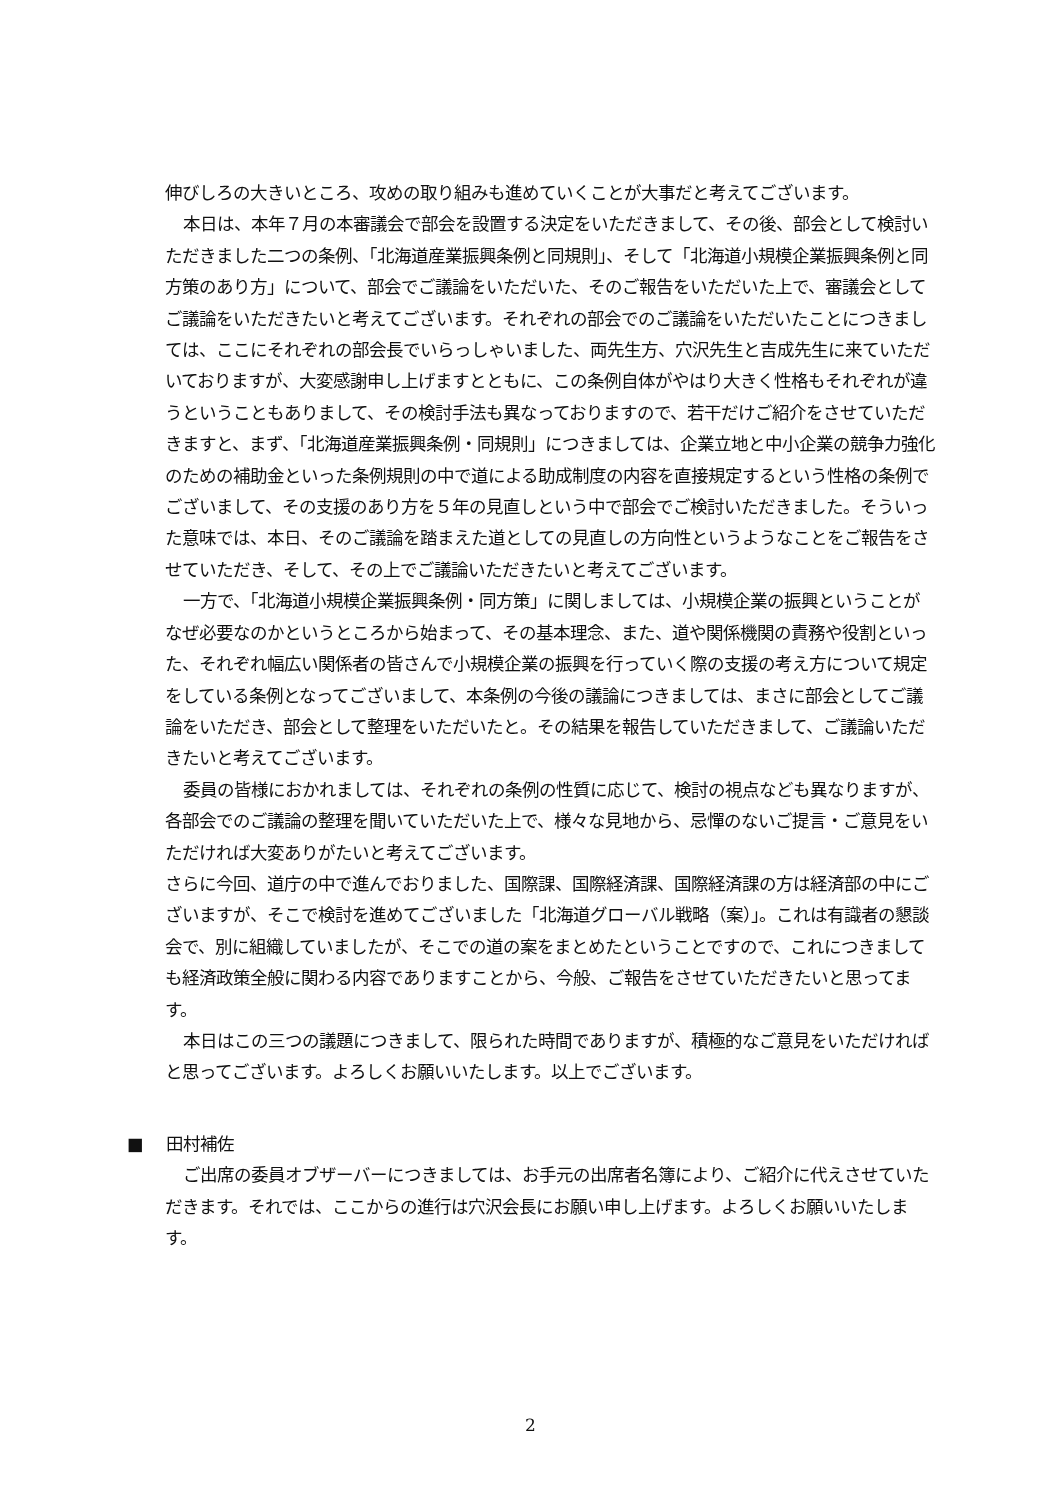伸びしろの大きいところ、攻めの取り組みも進めていくことが大事だと考えてございます。
本日は、本年７月の本審議会で部会を設置する決定をいただきまして、その後、部会として検討いただきました二つの条例、「北海道産業振興条例と同規則」、そして「北海道小規模企業振興条例と同方策のあり方」について、部会でご議論をいただいた、そのご報告をいただいた上で、審議会としてご議論をいただきたいと考えてございます。それぞれの部会でのご議論をいただいたことにつきましては、ここにそれぞれの部会長でいらっしゃいました、両先生方、穴沢先生と吉成先生に来ていただいておりますが、大変感謝申し上げますとともに、この条例自体がやはり大きく性格もそれぞれが違うということもありまして、その検討手法も異なっておりますので、若干だけご紹介をさせていただきますと、まず、「北海道産業振興条例・同規則」につきましては、企業立地と中小企業の競争力強化のための補助金といった条例規則の中で道による助成制度の内容を直接規定するという性格の条例でございまして、その支援のあり方を５年の見直しという中で部会でご検討いただきました。そういった意味では、本日、そのご議論を踏まえた道としての見直しの方向性というようなことをご報告をさせていただき、そして、その上でご議論いただきたいと考えてございます。
一方で、「北海道小規模企業振興条例・同方策」に関しましては、小規模企業の振興ということがなぜ必要なのかというところから始まって、その基本理念、また、道や関係機関の責務や役割といった、それぞれ幅広い関係者の皆さんで小規模企業の振興を行っていく際の支援の考え方について規定をしている条例となってございまして、本条例の今後の議論につきましては、まさに部会としてご議論をいただき、部会として整理をいただいたと。その結果を報告していただきまして、ご議論いただきたいと考えてございます。
委員の皆様におかれましては、それぞれの条例の性質に応じて、検討の視点なども異なりますが、各部会でのご議論の整理を聞いていただいた上で、様々な見地から、忌憚のないご提言・ご意見をいただければ大変ありがたいと考えてございます。
さらに今回、道庁の中で進んでおりました、国際課、国際経済課、国際経済課の方は経済部の中にございますが、そこで検討を進めてございました「北海道グローバル戦略（案）」。これは有識者の懇談会で、別に組織していましたが、そこでの道の案をまとめたということですので、これにつきましても経済政策全般に関わる内容でありますことから、今般、ご報告をさせていただきたいと思ってます。
本日はこの三つの議題につきまして、限られた時間でありますが、積極的なご意見をいただければと思ってございます。よろしくお願いいたします。以上でございます。
■ 田村補佐
ご出席の委員オブザーバーにつきましては、お手元の出席者名簿により、ご紹介に代えさせていただきます。それでは、ここからの進行は穴沢会長にお願い申し上げます。よろしくお願いいたします。
2